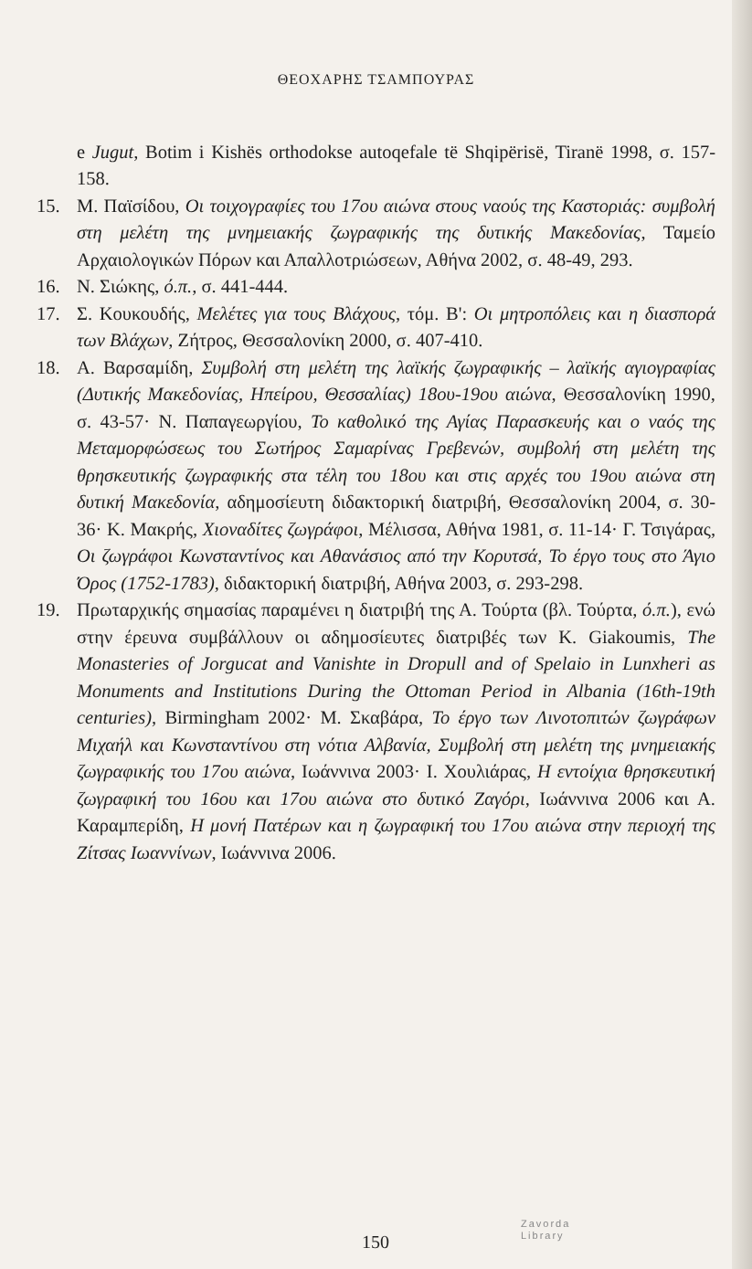ΘΕΟΧΑΡΗΣ ΤΣΑΜΠΟΥΡΑΣ
e Jugut, Botim i Kishës orthodokse autoqefale të Shqipërisë, Tiranë 1998, σ. 157-158.
15. Μ. Παϊσίδου, Οι τοιχογραφίες του 17ου αιώνα στους ναούς της Καστοριάς: συμβολή στη μελέτη της μνημειακής ζωγραφικής της δυτικής Μακεδονίας, Ταμείο Αρχαιολογικών Πόρων και Απαλλοτριώσεων, Αθήνα 2002, σ. 48-49, 293.
16. Ν. Σιώκης, ό.π., σ. 441-444.
17. Σ. Κουκουδής, Μελέτες για τους Βλάχους, τόμ. Β': Οι μητροπόλεις και η διασπορά των Βλάχων, Ζήτρος, Θεσσαλονίκη 2000, σ. 407-410.
18. Α. Βαρσαμίδη, Συμβολή στη μελέτη της λαϊκής ζωγραφικής – λαϊκής αγιογραφίας (Δυτικής Μακεδονίας, Ηπείρου, Θεσσαλίας) 18ου-19ου αιώνα, Θεσσαλονίκη 1990, σ. 43-57· Ν. Παπαγεωργίου, Το καθολικό της Αγίας Παρασκευής και ο ναός της Μεταμορφώσεως του Σωτήρος Σαμαρίνας Γρεβενών, συμβολή στη μελέτη της θρησκευτικής ζωγραφικής στα τέλη του 18ου και στις αρχές του 19ου αιώνα στη δυτική Μακεδονία, αδημοσίευτη διδακτορική διατριβή, Θεσσαλονίκη 2004, σ. 30-36· Κ. Μακρής, Χιοναδίτες ζωγράφοι, Μέλισσα, Αθήνα 1981, σ. 11-14· Γ. Τσιγάρας, Οι ζωγράφοι Κωνσταντίνος και Αθανάσιος από την Κορυτσά, Το έργο τους στο Άγιο Όρος (1752-1783), διδακτορική διατριβή, Αθήνα 2003, σ. 293-298.
19. Πρωταρχικής σημασίας παραμένει η διατριβή της Α. Τούρτα (βλ. Τούρτα, ό.π.), ενώ στην έρευνα συμβάλλουν οι αδημοσίευτες διατριβές των K. Giakoumis, The Monasteries of Jorgucat and Vanishte in Dropull and of Spelaio in Lunxheri as Monuments and Institutions During the Ottoman Period in Albania (16th-19th centuries), Birmingham 2002· Μ. Σκαβάρα, Το έργο των Λινοτοπιτών ζωγράφων Μιχαήλ και Κωνσταντίνου στη νότια Αλβανία, Συμβολή στη μελέτη της μνημειακής ζωγραφικής του 17ου αιώνα, Ιωάννινα 2003· Ι. Χουλιάρας, Η εντοίχια θρησκευτική ζωγραφική του 16ου και 17ου αιώνα στο δυτικό Ζαγόρι, Ιωάννινα 2006 και Α. Καραμπερίδη, Η μονή Πατέρων και η ζωγραφική του 17ου αιώνα στην περιοχή της Ζίτσας Ιωαννίνων, Ιωάννινα 2006.
150
Zavorda
Library